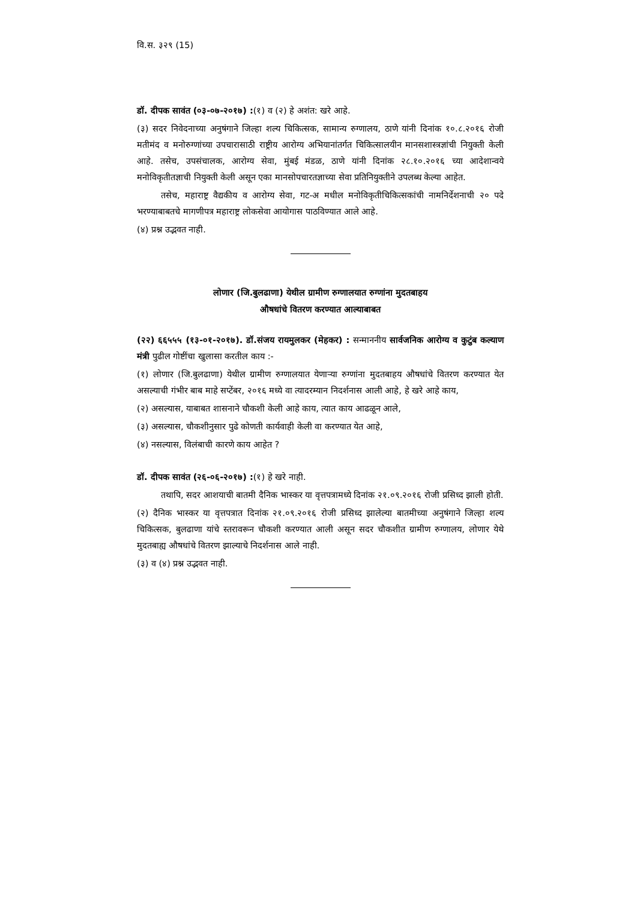वि.स. ३२९ (15)
डॉ. दीपक सावंत (०३-०७-२०१७) :(१) व (२) हे अशंत: खरे आहे.
(३) सदर निवेदनाच्या अनुषंगाने जिल्हा शल्य चिकित्सक, सामान्य रुग्णालय, ठाणे यांनी दिनांक १०.८.२०१६ रोजी मतीमंद व मनोरुग्णांच्या उपचारासाठी राष्ट्रीय आरोग्य अभियानांतर्गत चिकित्सालयीन मानसशास्त्रज्ञांची नियुक्ती केली आहे. तसेच, उपसंचालक, आरोग्य सेवा, मुंबई मंडळ, ठाणे यांनी दिनांक २८.१०.२०१६ च्या आदेशान्वये मनोविकृतीतज्ञाची नियुक्ती केली असून एका मानसोपचारतज्ञाच्या सेवा प्रतिनियुक्तीने उपलब्ध केल्या आहेत.
तसेच, महाराष्ट्र वैद्यकीय व आरोग्य सेवा, गट-अ मधील मनोविकृतीचिकित्सकांची नामनिर्देशनाची २० पदे भरण्याबाबतचे मागणीपत्र महाराष्ट्र लोकसेवा आयोगास पाठविण्यात आले आहे.
(४) प्रश्न उद्भवत नाही.
लोणार (जि.बुलढाणा) येथील ग्रामीण रुग्णालयात रुग्णांना मुदतबाहय
औषधांचे वितरण करण्यात आल्याबाबत
(२२) ६६५५५ (१३-०१-२०१७). डॉ.संजय रायमुलकर (मेहकर) : सन्माननीय सार्वजनिक आरोग्य व कुटुंब कल्याण मंत्री पुढील गोष्टींचा खुलासा करतील काय :-
(१) लोणार (जि.बुलढाणा) येथील ग्रामीण रुग्णालयात येणाऱ्या रुग्णांना मुदतबाहय औषधांचे वितरण करण्यात येत असल्याची गंभीर बाब माहे सप्टेंबर, २०१६ मध्ये वा त्यादरम्यान निदर्शनास आली आहे, हे खरे आहे काय,
(२) असल्यास, याबाबत शासनाने चौकशी केली आहे काय, त्यात काय आढळून आले,
(३) असल्यास, चौकशीनुसार पुढे कोणती कार्यवाही केली वा करण्यात येत आहे,
(४) नसल्यास, विलंबाची कारणे काय आहेत ?
डॉ. दीपक सावंत (२६-०६-२०१७) :(१) हे खरे नाही.
तथापि, सदर आशयाची बातमी दैनिक भास्कर या वृत्तपत्रामध्ये दिनांक २१.०९.२०१६ रोजी प्रसिध्द झाली होती.
(२) दैनिक भास्कर या वृत्तपत्रात दिनांक २१.०९.२०१६ रोजी प्रसिध्द झालेल्या बातमीच्या अनुषंगाने जिल्हा शल्य चिकित्सक, बुलढाणा यांचे स्तरावरून चौकशी करण्यात आली असून सदर चौकशीत ग्रामीण रुग्णालय, लोणार येथे मुदतबाह्य औषधांचे वितरण झाल्याचे निदर्शनास आले नाही.
(३) व (४) प्रश्न उद्भवत नाही.